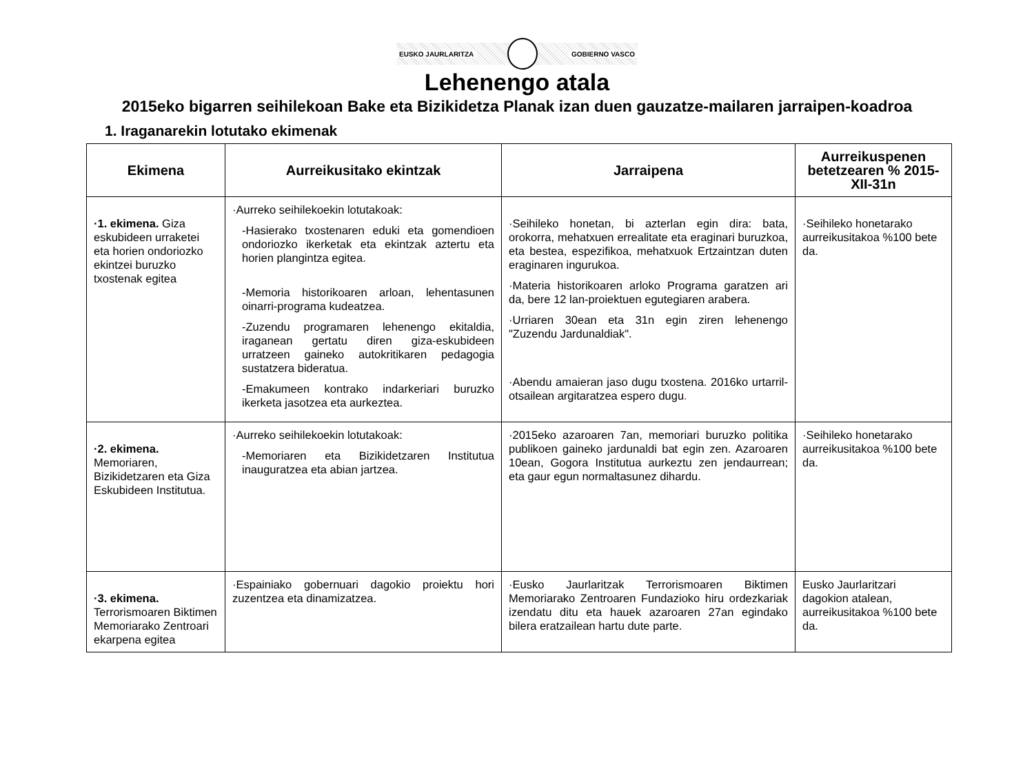EUSKO JAURLARITZA GOBIERNO VASCO
Lehenengo atala
2015eko bigarren seihilekoan Bake eta Bizikidetza Planak izan duen gauzatze-mailaren jarraipen-koadroa
1. Iraganarekin lotutako ekimenak
| Ekimena | Aurreikusitako ekintzak | Jarraipena | Aurreikuspenen betetzearen % 2015-XII-31n |
| --- | --- | --- | --- |
| ·1. ekimena. Giza eskubideen urraketei eta horien ondoriozko ekintzei buruzko txostenak egitea | ·Aurreko seihilekoekin lotutakoak: -Hasierako txostenaren eduki eta gomendioen ondoriozko ikerketak eta ekintzak aztertu eta horien plangintza egitea. -Memoria historikoaren arloan, lehentasunen oinarri-programa kudeatzea. -Zuzendu programaren lehenengo ekitaldia, iraganean gertatu diren giza-eskubideen urratzeen gaineko autokritikaren pedagogia sustatzera bideratua. -Emakumeen kontrako indarkeriari buruzko ikerketa jasotzea eta aurkeztea. | ·Seihileko honetan, bi azterlan egin dira: bata, orokorra, mehatxuen errealitate eta eraginari buruzkoa, eta bestea, espezifikoa, mehatxuok Ertzaintzan duten eraginaren ingurukoa. ·Materia historikoaren arloko Programa garatzen ari da, bere 12 lan-proiektuen egutegiaren arabera. ·Urriaren 30ean eta 31n egin ziren lehenengo "Zuzendu Jardunaldiak". ·Abendu amaieran jaso dugu txostena. 2016ko urtarril-otsailean argitaratzea espero dugu . | ·Seihileko honetarako aurreikusitakoa %100 bete da. |
| ·2. ekimena. Memoriaren, Bizikidetzaren eta Giza Eskubideen Institutua. | ·Aurreko seihilekoekin lotutakoak: -Memoriaren eta Bizikidetzaren Institutua inauguratzea eta abian jartzea. | ·2015eko azaroaren 7an, memoriari buruzko politika publikoen gaineko jardunaldi bat egin zen. Azaroaren 10ean, Gogora Institutua aurkeztu zen jendaurrean; eta gaur egun normaltasunez dihardu. | ·Seihileko honetarako aurreikusitakoa %100 bete da. |
| ·3. ekimena. Terrorismoaren Biktimen Memoriarako Zentroari ekarpena egitea | ·Espainiako gobernuari dagokio proiektu hori zuzentzea eta dinamizatzea. | ·Eusko Jaurlaritzak Terrorismoaren Biktimen Memoriarako Zentroaren Fundazioko hiru ordezkariak izendatu ditu eta hauek azaroaren 27an egindako bilera eratzailean hartu dute parte. | Eusko Jaurlaritzari dagokion atalean, aurreikusitakoa %100 bete da. |